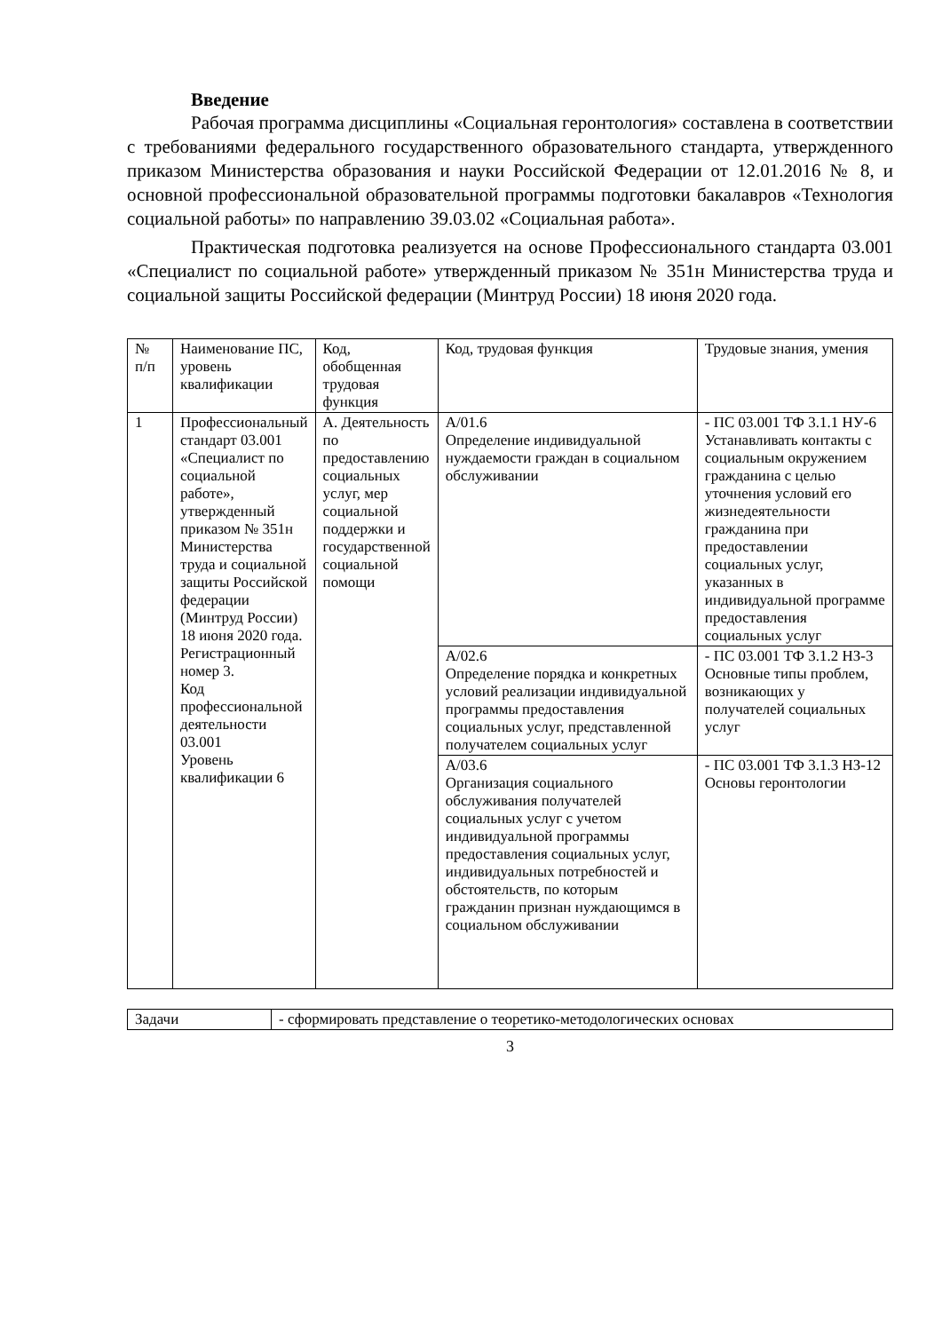Введение
Рабочая программа дисциплины «Социальная геронтология» составлена в соответствии с требованиями федерального государственного образовательного стандарта, утвержденного приказом Министерства образования и науки Российской Федерации от 12.01.2016 № 8, и основной профессиональной образовательной программы подготовки бакалавров «Технология социальной работы» по направлению 39.03.02 «Социальная работа».
Практическая подготовка реализуется на основе Профессионального стандарта 03.001 «Специалист по социальной работе» утвержденный приказом № 351н Министерства труда и социальной защиты Российской федерации (Минтруд России) 18 июня 2020 года.
| № п/п | Наименование ПС, уровень квалификации | Код, обобщенная трудовая функция | Код, трудовая функция | Трудовые знания, умения |
| --- | --- | --- | --- | --- |
| 1 | Профессиональный стандарт 03.001 «Специалист по социальной работе», утвержденный приказом № 351н Министерства труда и социальной защиты Российской федерации (Минтруд России) 18 июня 2020 года. Регистрационный номер 3. Код профессиональной деятельности 03.001 Уровень квалификации 6 | А. Деятельность по предоставлению социальных услуг, мер социальной поддержки и государственной социальной помощи | А/01.6 Определение индивидуальной нуждаемости граждан в социальном обслуживании | - ПС 03.001 ТФ 3.1.1 НУ-6 Устанавливать контакты с социальным окружением гражданина с целью уточнения условий его жизнедеятельности гражданина при предоставлении социальных услуг, указанных в индивидуальной программе предоставления социальных услуг |
| | | | А/02.6 Определение порядка и конкретных условий реализации индивидуальной программы предоставления социальных услуг, представленной получателем социальных услуг | - ПС 03.001 ТФ 3.1.2 НЗ-3 Основные типы проблем, возникающих у получателей социальных услуг |
| | | | А/03.6 Организация социального обслуживания получателей социальных услуг с учетом индивидуальной программы предоставления социальных услуг, индивидуальных потребностей и обстоятельств, по которым гражданин признан нуждающимся в социальном обслуживании | - ПС 03.001 ТФ 3.1.3 НЗ-12 Основы геронтологии |
| Задачи | - сформировать представление о теоретико-методологических основах |
3